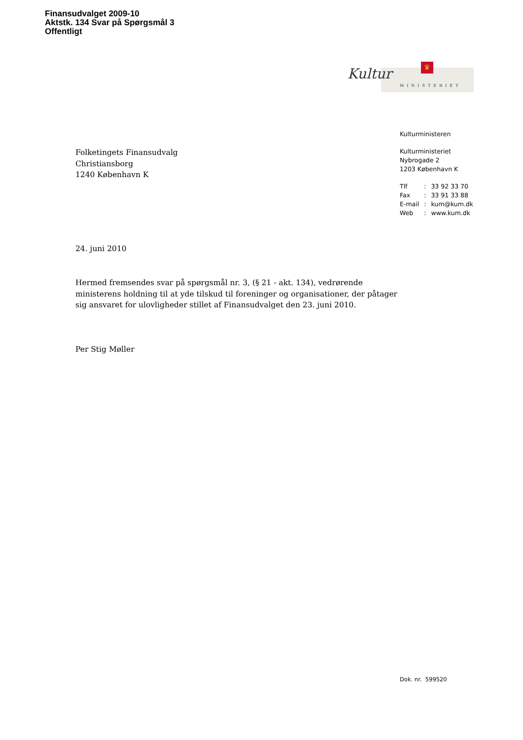Finansudvalget 2009-10
Aktstk. 134 Svar på Spørgsmål 3
Offentligt
♛
Kultur
MINISTERIET
Kulturministeren
Kulturministeriet
Nybrogade 2
1203 København K
| Tlf | : | 33 92 33 70 |
| Fax | : | 33 91 33 88 |
| E-mail | : | kum@kum.dk |
| Web | : | www.kum.dk |
Folketingets Finansudvalg
Christiansborg
1240 København K
24. juni 2010
Hermed fremsendes svar på spørgsmål nr. 3, (§ 21 - akt. 134), vedrørende ministerens holdning til at yde tilskud til foreninger og organisationer, der påtager sig ansvaret for ulovligheder stillet af Finansudvalget den 23. juni 2010.
Per Stig Møller
Dok. nr. 599520